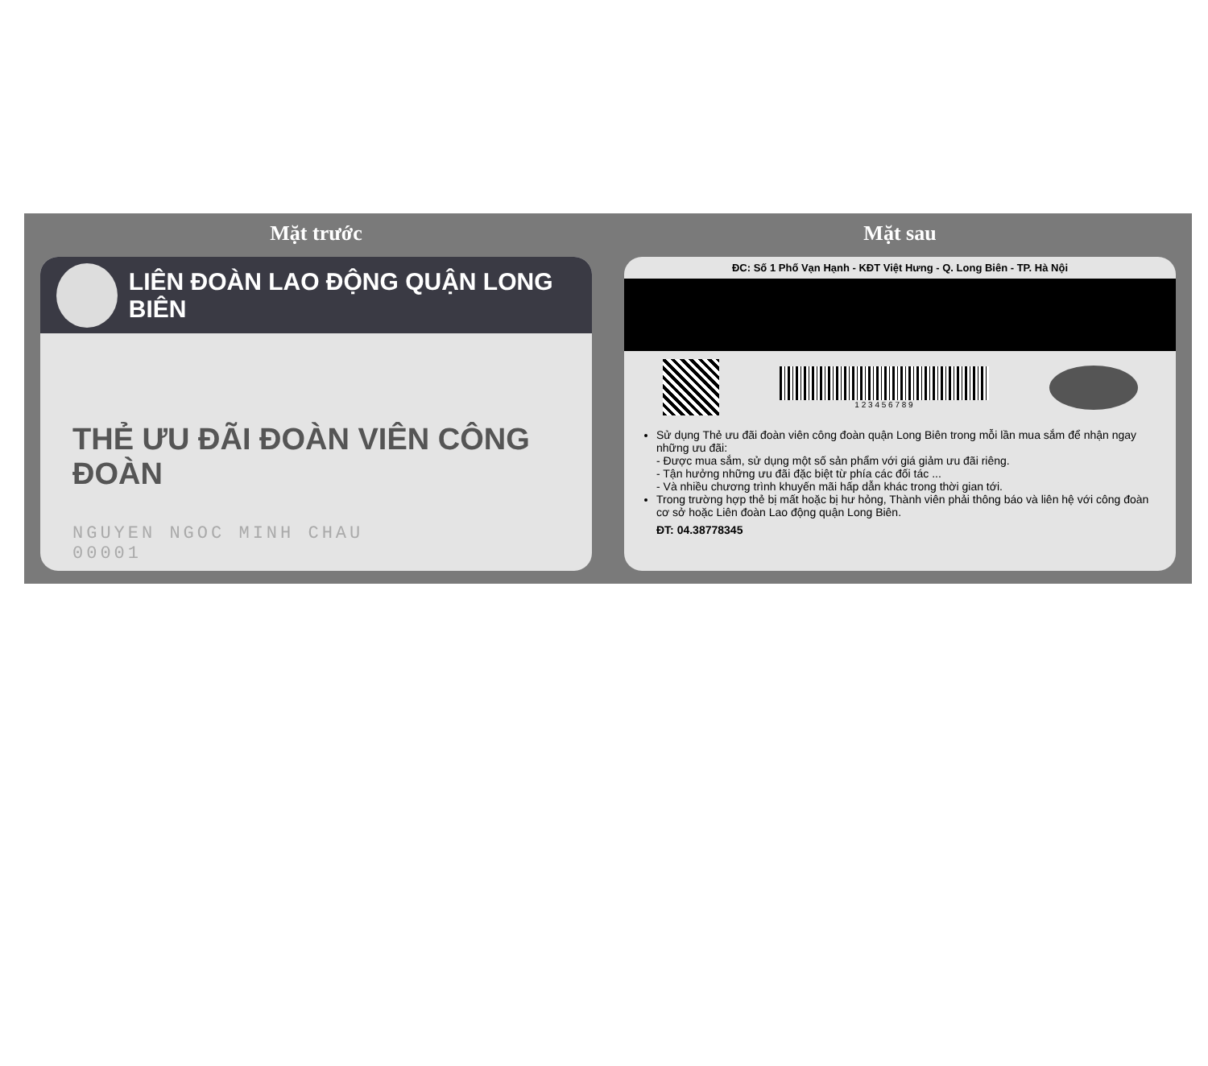Mặt trước
LIÊN ĐOÀN LAO ĐỘNG QUẬN LONG BIÊN
THẺ ƯU ĐÃI ĐOÀN VIÊN CÔNG ĐOÀN
NGUYEN NGOC MINH CHAU
00001
Mặt sau
ĐC: Số 1 Phố Vạn Hạnh - KĐT Việt Hưng - Q. Long Biên - TP. Hà Nội
1 2 3 4 5 6 7 8 9
Sử dụng Thẻ ưu đãi đoàn viên công đoàn quận Long Biên trong mỗi lần mua sắm để nhận ngay những ưu đãi:
- Được mua sắm, sử dụng một số sản phẩm với giá giảm ưu đãi riêng.
- Tận hưởng những ưu đãi đặc biệt từ phía các đối tác ...
- Và nhiều chương trình khuyến mãi hấp dẫn khác trong thời gian tới.
Trong trường hợp thẻ bị mất hoặc bị hư hỏng, Thành viên phải thông báo và liên hệ với công đoàn cơ sở hoặc Liên đoàn Lao động quận Long Biên.
ĐT: 04.38778345